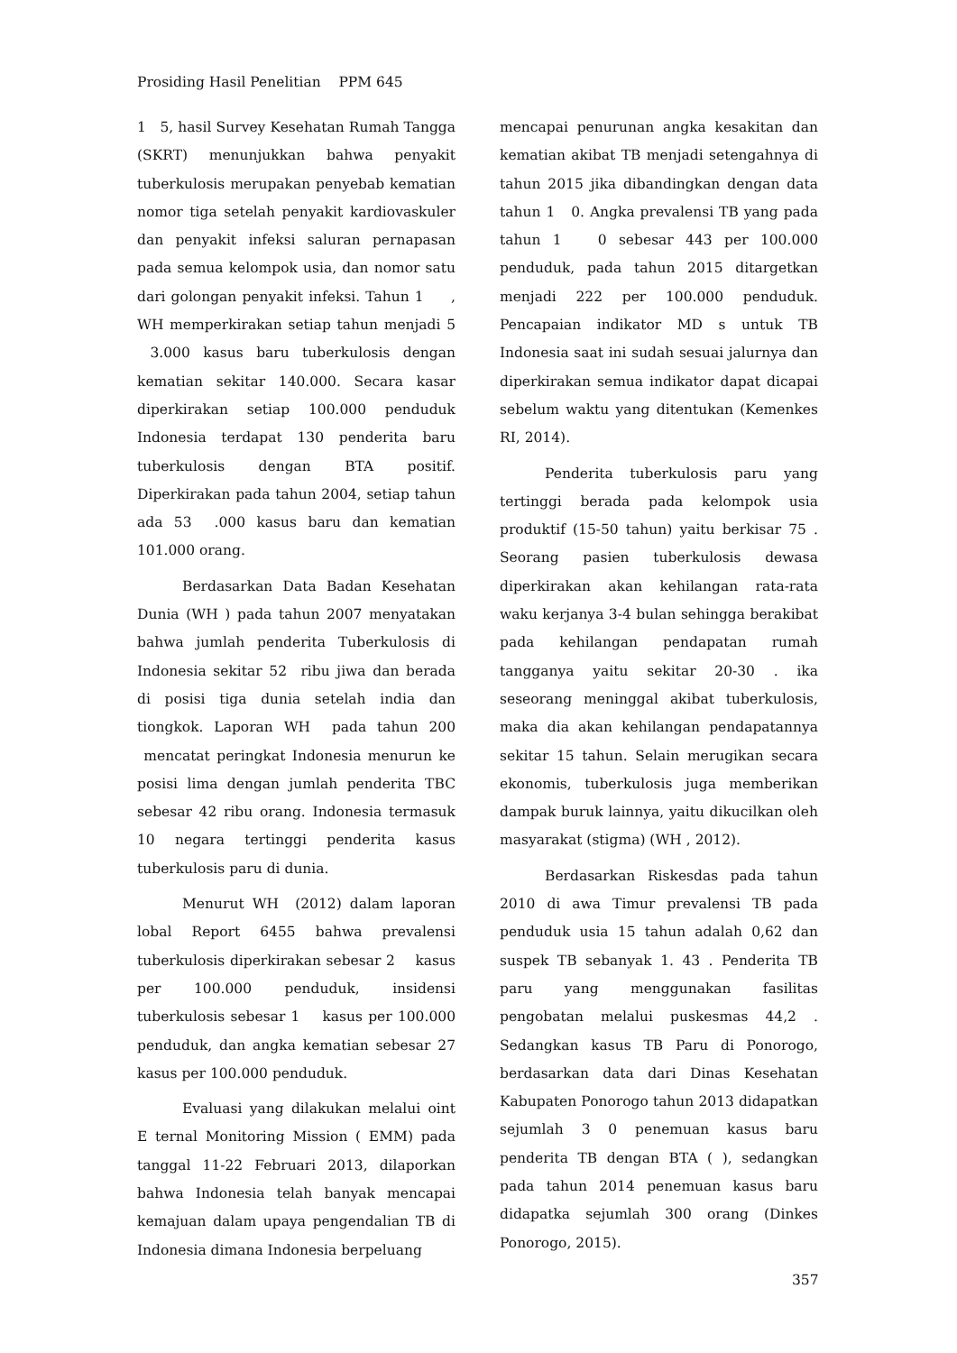Prosiding Hasil Penelitian PPM 645
1 5, hasil Survey Kesehatan Rumah Tangga (SKRT) menunjukkan bahwa penyakit tuberkulosis merupakan penyebab kematian nomor tiga setelah penyakit kardiovaskuler dan penyakit infeksi saluran pernapasan pada semua kelompok usia, dan nomor satu dari golongan penyakit infeksi. Tahun 1 , WH memperkirakan setiap tahun menjadi 5 3.000 kasus baru tuberkulosis dengan kematian sekitar 140.000. Secara kasar diperkirakan setiap 100.000 penduduk Indonesia terdapat 130 penderita baru tuberkulosis dengan BTA positif. Diperkirakan pada tahun 2004, setiap tahun ada 53 .000 kasus baru dan kematian 101.000 orang.
Berdasarkan Data Badan Kesehatan Dunia (WH ) pada tahun 2007 menyatakan bahwa jumlah penderita Tuberkulosis di Indonesia sekitar 52 ribu jiwa dan berada di posisi tiga dunia setelah india dan tiongkok. Laporan WH pada tahun 200 mencatat peringkat Indonesia menurun ke posisi lima dengan jumlah penderita TBC sebesar 42 ribu orang. Indonesia termasuk 10 negara tertinggi penderita kasus tuberkulosis paru di dunia.
Menurut WH (2012) dalam laporan lobal Report 6455 bahwa prevalensi tuberkulosis diperkirakan sebesar 2 kasus per 100.000 penduduk, insidensi tuberkulosis sebesar 1 kasus per 100.000 penduduk, dan angka kematian sebesar 27 kasus per 100.000 penduduk.
Evaluasi yang dilakukan melalui oint E ternal Monitoring Mission ( EMM) pada tanggal 11-22 Februari 2013, dilaporkan bahwa Indonesia telah banyak mencapai kemajuan dalam upaya pengendalian TB di Indonesia dimana Indonesia berpeluang
mencapai penurunan angka kesakitan dan kematian akibat TB menjadi setengahnya di tahun 2015 jika dibandingkan dengan data tahun 1 0. Angka prevalensi TB yang pada tahun 1 0 sebesar 443 per 100.000 penduduk, pada tahun 2015 ditargetkan menjadi 222 per 100.000 penduduk. Pencapaian indikator MD s untuk TB Indonesia saat ini sudah sesuai jalurnya dan diperkirakan semua indikator dapat dicapai sebelum waktu yang ditentukan (Kemenkes RI, 2014).
Penderita tuberkulosis paru yang tertinggi berada pada kelompok usia produktif (15-50 tahun) yaitu berkisar 75 . Seorang pasien tuberkulosis dewasa diperkirakan akan kehilangan rata-rata waku kerjanya 3-4 bulan sehingga berakibat pada kehilangan pendapatan rumah tangganya yaitu sekitar 20-30 . ika seseorang meninggal akibat tuberkulosis, maka dia akan kehilangan pendapatannya sekitar 15 tahun. Selain merugikan secara ekonomis, tuberkulosis juga memberikan dampak buruk lainnya, yaitu dikucilkan oleh masyarakat (stigma) (WH , 2012).
Berdasarkan Riskesdas pada tahun 2010 di awa Timur prevalensi TB pada penduduk usia 15 tahun adalah 0,62 dan suspek TB sebanyak 1. 43 . Penderita TB paru yang menggunakan fasilitas pengobatan melalui puskesmas 44,2 . Sedangkan kasus TB Paru di Ponorogo, berdasarkan data dari Dinas Kesehatan Kabupaten Ponorogo tahun 2013 didapatkan sejumlah 3 0 penemuan kasus baru penderita TB dengan BTA ( ), sedangkan pada tahun 2014 penemuan kasus baru didapatka sejumlah 300 orang (Dinkes Ponorogo, 2015).
357